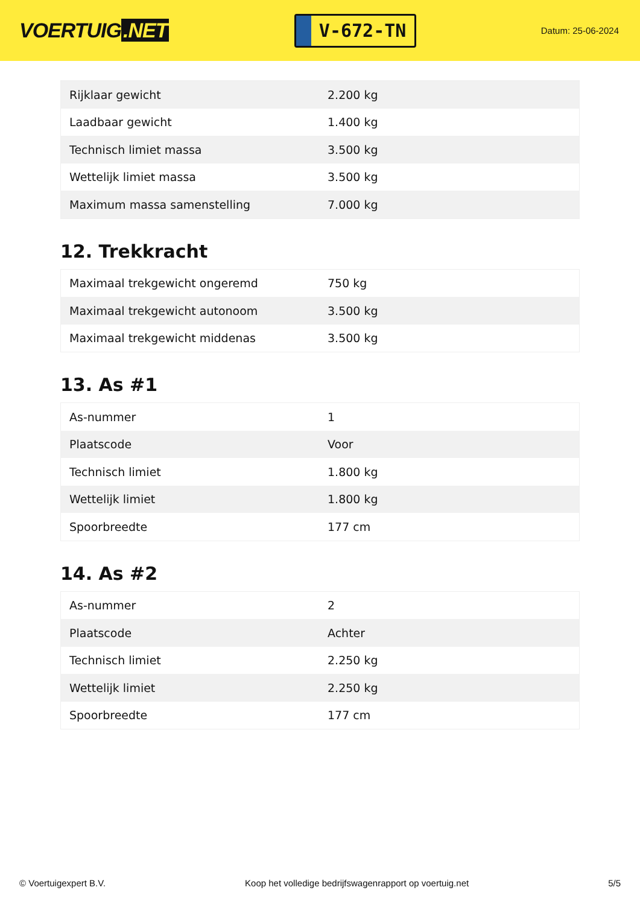VOERTUIG.NET
V-672-TN
Datum: 25-06-2024
| Rijklaar gewicht | 2.200 kg |
| Laadbaar gewicht | 1.400 kg |
| Technisch limiet massa | 3.500 kg |
| Wettelijk limiet massa | 3.500 kg |
| Maximum massa samenstelling | 7.000 kg |
12. Trekkracht
| Maximaal trekgewicht ongeremd | 750 kg |
| Maximaal trekgewicht autonoom | 3.500 kg |
| Maximaal trekgewicht middenas | 3.500 kg |
13. As #1
| As-nummer | 1 |
| Plaatscode | Voor |
| Technisch limiet | 1.800 kg |
| Wettelijk limiet | 1.800 kg |
| Spoorbreedte | 177 cm |
14. As #2
| As-nummer | 2 |
| Plaatscode | Achter |
| Technisch limiet | 2.250 kg |
| Wettelijk limiet | 2.250 kg |
| Spoorbreedte | 177 cm |
© Voertuigexpert B.V. Koop het volledige bedrijfswagenrapport op voertuig.net 5/5